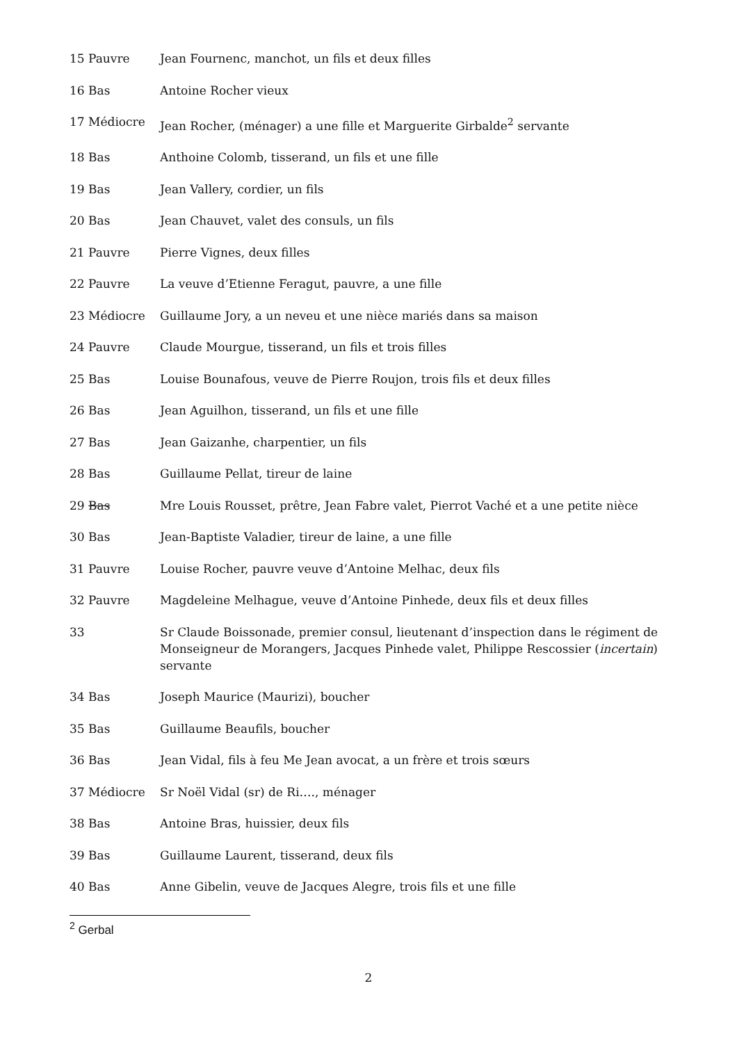15 Pauvre Jean Fournenc, manchot, un fils et deux filles
16 Bas Antoine Rocher vieux
17 Médiocre Jean Rocher, (ménager) a une fille et Marguerite Girbalde<sup>2</sup> servante
18 Bas Anthoine Colomb, tisserand, un fils et une fille
19 Bas Jean Vallery, cordier, un fils
20 Bas Jean Chauvet, valet des consuls, un fils
21 Pauvre Pierre Vignes, deux filles
22 Pauvre La veuve d’Etienne Feragut, pauvre, a une fille
23 Médiocre Guillaume Jory, a un neveu et une nièce mariés dans sa maison
24 Pauvre Claude Mourgue, tisserand, un fils et trois filles
25 Bas Louise Bounafous, veuve de Pierre Roujon, trois fils et deux filles
26 Bas Jean Aguilhon, tisserand, un fils et une fille
27 Bas Jean Gaizanhe, charpentier, un fils
28 Bas Guillaume Pellat, tireur de laine
29 Bas Mre Louis Rousset, prêtre, Jean Fabre valet, Pierrot Vaché et a une petite nièce
30 Bas Jean-Baptiste Valadier, tireur de laine, a une fille
31 Pauvre Louise Rocher, pauvre veuve d’Antoine Melhac, deux fils
32 Pauvre Magdeleine Melhague, veuve d’Antoine Pinhede, deux fils et deux filles
33 Sr Claude Boissonade, premier consul, lieutenant d’inspection dans le régiment de Monseigneur de Morangers, Jacques Pinhede valet, Philippe Rescossier (incertain) servante
34 Bas Joseph Maurice (Maurizi), boucher
35 Bas Guillaume Beaufils, boucher
36 Bas Jean Vidal, fils à feu Me Jean avocat, a un frère et trois sœurs
37 Médiocre Sr Noël Vidal (sr) de Ri…., ménager
38 Bas Antoine Bras, huissier, deux fils
39 Bas Guillaume Laurent, tisserand, deux fils
40 Bas Anne Gibelin, veuve de Jacques Alegre, trois fils et une fille
<sup>2</sup> Gerbal
2